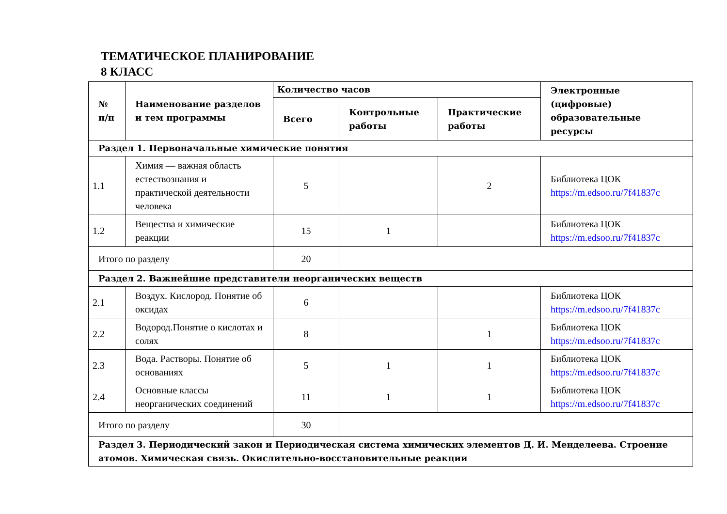ТЕМАТИЧЕСКОЕ ПЛАНИРОВАНИЕ
8 КЛАСС
| № п/п | Наименование разделов и тем программы | Количество часов | | | Электронные (цифровые) образовательные ресурсы |
| --- | --- | --- | --- | --- | --- |
| | | Всего | Контрольные работы | Практические работы | |
| Раздел 1. Первоначальные химические понятия | | | | | |
| 1.1 | Химия — важная область естествознания и практической деятельности человека | 5 | | 2 | Библиотека ЦОК https://m.edsoo.ru/7f41837c |
| 1.2 | Вещества и химические реакции | 15 | 1 | | Библиотека ЦОК https://m.edsoo.ru/7f41837c |
| Итого по разделу | | 20 | | | |
| Раздел 2. Важнейшие представители неорганических веществ | | | | | |
| 2.1 | Воздух. Кислород. Понятие об оксидах | 6 | | | Библиотека ЦОК https://m.edsoo.ru/7f41837c |
| 2.2 | Водород.Понятие о кислотах и солях | 8 | | 1 | Библиотека ЦОК https://m.edsoo.ru/7f41837c |
| 2.3 | Вода. Растворы. Понятие об основаниях | 5 | 1 | 1 | Библиотека ЦОК https://m.edsoo.ru/7f41837c |
| 2.4 | Основные классы неорганических соединений | 11 | 1 | 1 | Библиотека ЦОК https://m.edsoo.ru/7f41837c |
| Итого по разделу | | 30 | | | |
| Раздел 3. Периодический закон и Периодическая система химических элементов Д. И. Менделеева. Строение атомов. Химическая связь. Окислительно-восстановительные реакции | | | | | |